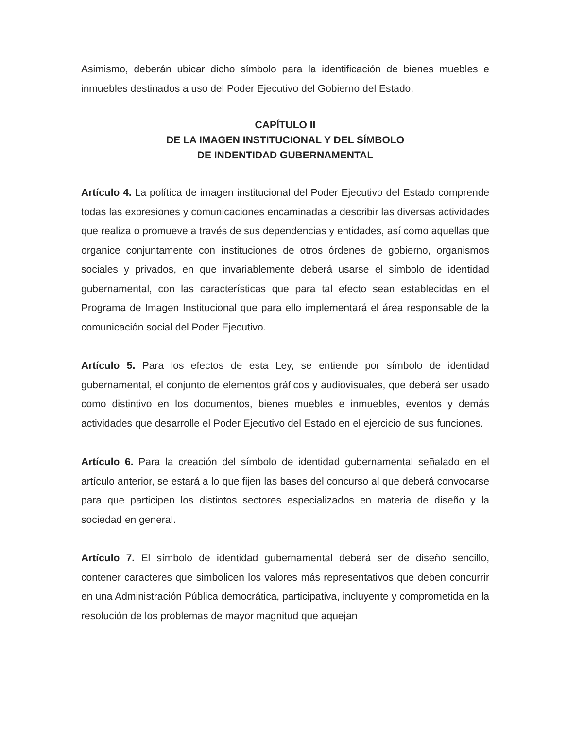Asimismo, deberán ubicar dicho símbolo para la identificación de bienes muebles e inmuebles destinados a uso del Poder Ejecutivo del Gobierno del Estado.
CAPÍTULO II
DE LA IMAGEN INSTITUCIONAL Y DEL SÍMBOLO
DE INDENTIDAD GUBERNAMENTAL
Artículo 4. La política de imagen institucional del Poder Ejecutivo del Estado comprende todas las expresiones y comunicaciones encaminadas a describir las diversas actividades que realiza o promueve a través de sus dependencias y entidades, así como aquellas que organice conjuntamente con instituciones de otros órdenes de gobierno, organismos sociales y privados, en que invariablemente deberá usarse el símbolo de identidad gubernamental, con las características que para tal efecto sean establecidas en el Programa de Imagen Institucional que para ello implementará el área responsable de la comunicación social del Poder Ejecutivo.
Artículo 5. Para los efectos de esta Ley, se entiende por símbolo de identidad gubernamental, el conjunto de elementos gráficos y audiovisuales, que deberá ser usado como distintivo en los documentos, bienes muebles e inmuebles, eventos y demás actividades que desarrolle el Poder Ejecutivo del Estado en el ejercicio de sus funciones.
Artículo 6. Para la creación del símbolo de identidad gubernamental señalado en el artículo anterior, se estará a lo que fijen las bases del concurso al que deberá convocarse para que participen los distintos sectores especializados en materia de diseño y la sociedad en general.
Artículo 7. El símbolo de identidad gubernamental deberá ser de diseño sencillo, contener caracteres que simbolicen los valores más representativos que deben concurrir en una Administración Pública democrática, participativa, incluyente y comprometida en la resolución de los problemas de mayor magnitud que aquejan